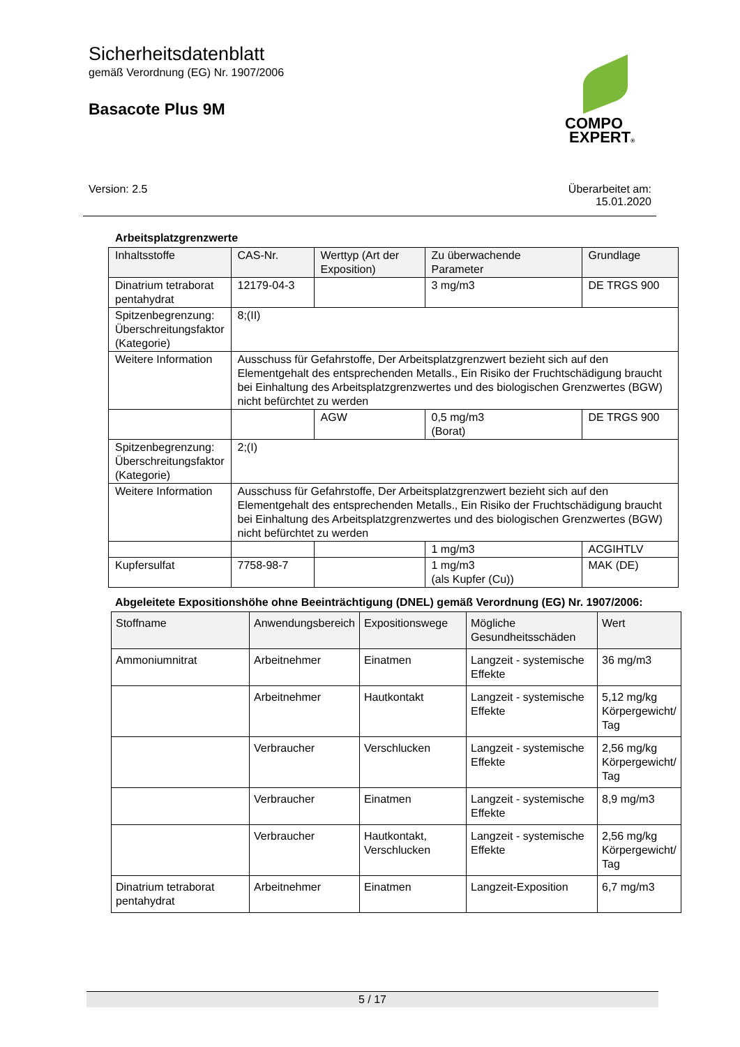Sicherheitsdatenblatt
gemäß Verordnung (EG) Nr. 1907/2006
Basacote Plus 9M
COMPO
EXPERT®
Version: 2.5 Überarbeitet am:
15.01.2020
Arbeitsplatzgrenzwerte
| Inhaltsstoffe | CAS-Nr. | Werttyp (Art der Exposition) | Zu überwachende Parameter | Grundlage |
| --- | --- | --- | --- | --- |
| Dinatrium tetraborat pentahydrat | 12179-04-3 | | 3 mg/m3 | DE TRGS 900 |
| Spitzenbegrenzung: Überschreitungsfaktor (Kategorie) | 8;(II) | | | |
| Weitere Information | Ausschuss für Gefahrstoffe, Der Arbeitsplatzgrenzwert bezieht sich auf den Elementgehalt des entsprechenden Metalls., Ein Risiko der Fruchtschädigung braucht bei Einhaltung des Arbeitsplatzgrenzwertes und des biologischen Grenzwertes (BGW) nicht befürchtet zu werden | | | |
| | | AGW | 0,5 mg/m3 (Borat) | DE TRGS 900 |
| Spitzenbegrenzung: Überschreitungsfaktor (Kategorie) | 2;(I) | | | |
| Weitere Information | Ausschuss für Gefahrstoffe, Der Arbeitsplatzgrenzwert bezieht sich auf den Elementgehalt des entsprechenden Metalls., Ein Risiko der Fruchtschädigung braucht bei Einhaltung des Arbeitsplatzgrenzwertes und des biologischen Grenzwertes (BGW) nicht befürchtet zu werden | | | |
| | | | 1 mg/m3 | ACGIHTLV |
| Kupfersulfat | 7758-98-7 | | 1 mg/m3 (als Kupfer (Cu)) | MAK (DE) |
Abgeleitete Expositionshöhe ohne Beeinträchtigung (DNEL) gemäß Verordnung (EG) Nr. 1907/2006:
| Stoffname | Anwendungsbereich | Expositionswege | Mögliche Gesundheitsschäden | Wert |
| --- | --- | --- | --- | --- |
| Ammoniumnitrat | Arbeitnehmer | Einatmen | Langzeit - systemische Effekte | 36 mg/m3 |
| | Arbeitnehmer | Hautkontakt | Langzeit - systemische Effekte | 5,12 mg/kg Körpergewicht/ Tag |
| | Verbraucher | Verschlucken | Langzeit - systemische Effekte | 2,56 mg/kg Körpergewicht/ Tag |
| | Verbraucher | Einatmen | Langzeit - systemische Effekte | 8,9 mg/m3 |
| | Verbraucher | Hautkontakt, Verschlucken | Langzeit - systemische Effekte | 2,56 mg/kg Körpergewicht/ Tag |
| Dinatrium tetraborat pentahydrat | Arbeitnehmer | Einatmen | Langzeit-Exposition | 6,7 mg/m3 |
5 / 17